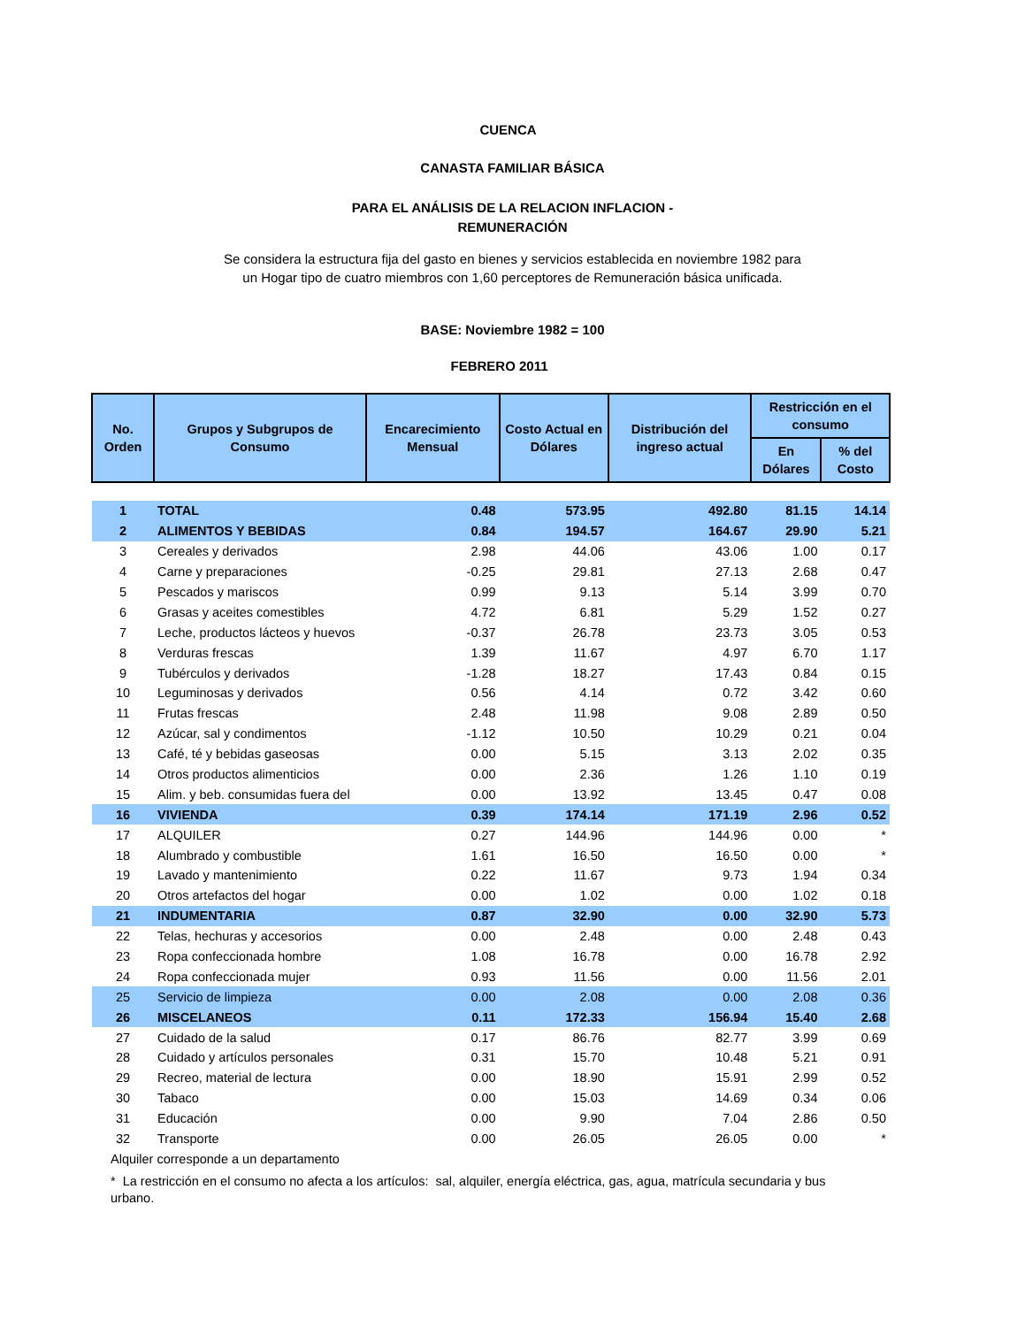CUENCA
CANASTA FAMILIAR BÁSICA
PARA EL ANÁLISIS DE LA RELACION INFLACION -
REMUNERACIÓN
Se considera la estructura fija del gasto en bienes y servicios establecida en noviembre 1982 para un Hogar tipo de cuatro miembros con 1,60 perceptores de Remuneración básica unificada.
BASE: Noviembre 1982 = 100
FEBRERO 2011
| No. Orden | Grupos y Subgrupos de Consumo | Encarecimiento Mensual | Costo Actual en Dólares | Distribución del ingreso actual | Restricción en el consumo | |
| --- | --- | --- | --- | --- | --- | --- |
| | | | | | En Dólares | % del Costo |
| 1 | TOTAL | 0.48 | 573.95 | 492.80 | 81.15 | 14.14 |
| 2 | ALIMENTOS Y BEBIDAS | 0.84 | 194.57 | 164.67 | 29.90 | 5.21 |
| 3 | Cereales y derivados | 2.98 | 44.06 | 43.06 | 1.00 | 0.17 |
| 4 | Carne y preparaciones | -0.25 | 29.81 | 27.13 | 2.68 | 0.47 |
| 5 | Pescados y mariscos | 0.99 | 9.13 | 5.14 | 3.99 | 0.70 |
| 6 | Grasas y aceites comestibles | 4.72 | 6.81 | 5.29 | 1.52 | 0.27 |
| 7 | Leche, productos lácteos y huevos | -0.37 | 26.78 | 23.73 | 3.05 | 0.53 |
| 8 | Verduras frescas | 1.39 | 11.67 | 4.97 | 6.70 | 1.17 |
| 9 | Tubérculos y derivados | -1.28 | 18.27 | 17.43 | 0.84 | 0.15 |
| 10 | Leguminosas y derivados | 0.56 | 4.14 | 0.72 | 3.42 | 0.60 |
| 11 | Frutas frescas | 2.48 | 11.98 | 9.08 | 2.89 | 0.50 |
| 12 | Azúcar, sal y condimentos | -1.12 | 10.50 | 10.29 | 0.21 | 0.04 |
| 13 | Café, té y bebidas gaseosas | 0.00 | 5.15 | 3.13 | 2.02 | 0.35 |
| 14 | Otros productos alimenticios | 0.00 | 2.36 | 1.26 | 1.10 | 0.19 |
| 15 | Alim. y beb. consumidas fuera del | 0.00 | 13.92 | 13.45 | 0.47 | 0.08 |
| 16 | VIVIENDA | 0.39 | 174.14 | 171.19 | 2.96 | 0.52 |
| 17 | ALQUILER | 0.27 | 144.96 | 144.96 | 0.00 | * |
| 18 | Alumbrado y combustible | 1.61 | 16.50 | 16.50 | 0.00 | * |
| 19 | Lavado y mantenimiento | 0.22 | 11.67 | 9.73 | 1.94 | 0.34 |
| 20 | Otros artefactos del hogar | 0.00 | 1.02 | 0.00 | 1.02 | 0.18 |
| 21 | INDUMENTARIA | 0.87 | 32.90 | 0.00 | 32.90 | 5.73 |
| 22 | Telas, hechuras y accesorios | 0.00 | 2.48 | 0.00 | 2.48 | 0.43 |
| 23 | Ropa confeccionada hombre | 1.08 | 16.78 | 0.00 | 16.78 | 2.92 |
| 24 | Ropa confeccionada mujer | 0.93 | 11.56 | 0.00 | 11.56 | 2.01 |
| 25 | Servicio de limpieza | 0.00 | 2.08 | 0.00 | 2.08 | 0.36 |
| 26 | MISCELANEOS | 0.11 | 172.33 | 156.94 | 15.40 | 2.68 |
| 27 | Cuidado de la salud | 0.17 | 86.76 | 82.77 | 3.99 | 0.69 |
| 28 | Cuidado y artículos personales | 0.31 | 15.70 | 10.48 | 5.21 | 0.91 |
| 29 | Recreo, material de lectura | 0.00 | 18.90 | 15.91 | 2.99 | 0.52 |
| 30 | Tabaco | 0.00 | 15.03 | 14.69 | 0.34 | 0.06 |
| 31 | Educación | 0.00 | 9.90 | 7.04 | 2.86 | 0.50 |
| 32 | Transporte | 0.00 | 26.05 | 26.05 | 0.00 | * |
Alquiler corresponde a un departamento
* La restricción en el consumo no afecta a los artículos: sal, alquiler, energía eléctrica, gas, agua, matrícula secundaria y bus urbano.